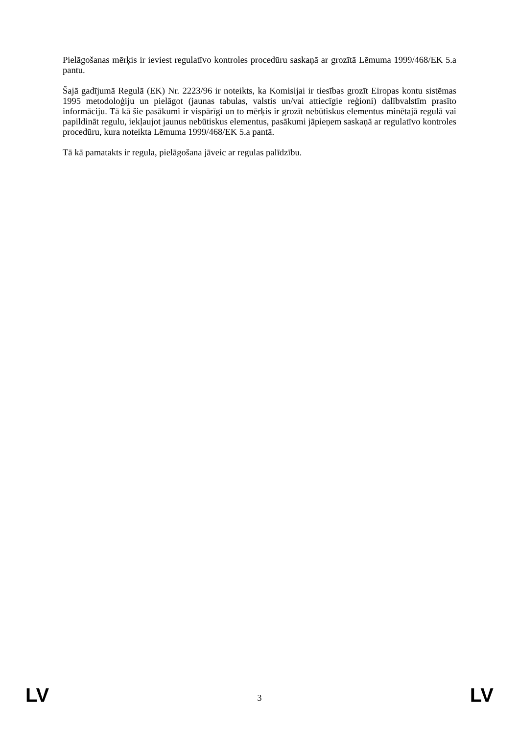Pielāgošanas mērķis ir ieviest regulatīvo kontroles procedūru saskaņā ar grozītā Lēmuma 1999/468/EK 5.a pantu.
Šajā gadījumā Regulā (EK) Nr. 2223/96 ir noteikts, ka Komisijai ir tiesības grozīt Eiropas kontu sistēmas 1995 metodoloģiju un pielāgot (jaunas tabulas, valstis un/vai attiecīgie reģioni) dalībvalstīm prasīto informāciju. Tā kā šie pasākumi ir vispārīgi un to mērķis ir grozīt nebūtiskus elementus minētajā regulā vai papildināt regulu, iekļaujot jaunus nebūtiskus elementus, pasākumi jāpieņem saskaņā ar regulatīvo kontroles procedūru, kura noteikta Lēmuma 1999/468/EK 5.a pantā.
Tā kā pamatakts ir regula, pielāgošana jāveic ar regulas palīdzību.
LV 3 LV